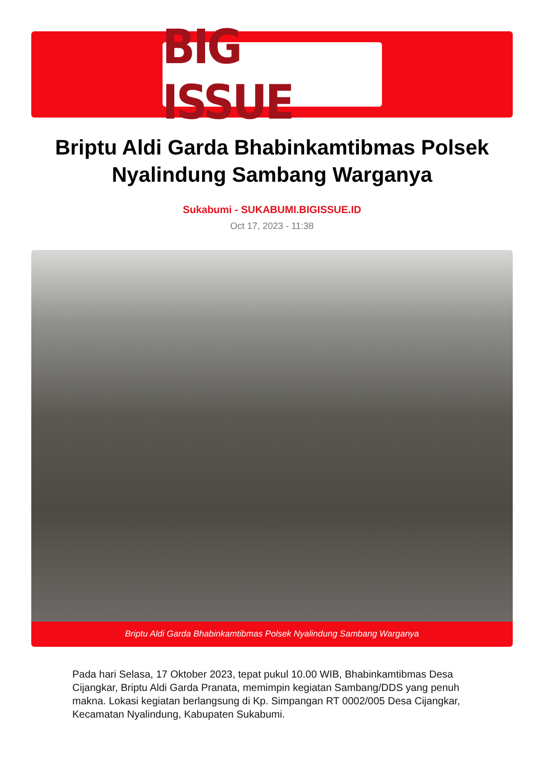BIG ISSUE
Briptu Aldi Garda Bhabinkamtibmas Polsek Nyalindung Sambang Warganya
Sukabumi - SUKABUMI.BIGISSUE.ID
Oct 17, 2023 - 11:38
Briptu Aldi Garda Bhabinkamtibmas Polsek Nyalindung Sambang Warganya
Pada hari Selasa, 17 Oktober 2023, tepat pukul 10.00 WIB, Bhabinkamtibmas Desa Cijangkar, Briptu Aldi Garda Pranata, memimpin kegiatan Sambang/DDS yang penuh makna. Lokasi kegiatan berlangsung di Kp. Simpangan RT 0002/005 Desa Cijangkar, Kecamatan Nyalindung, Kabupaten Sukabumi.